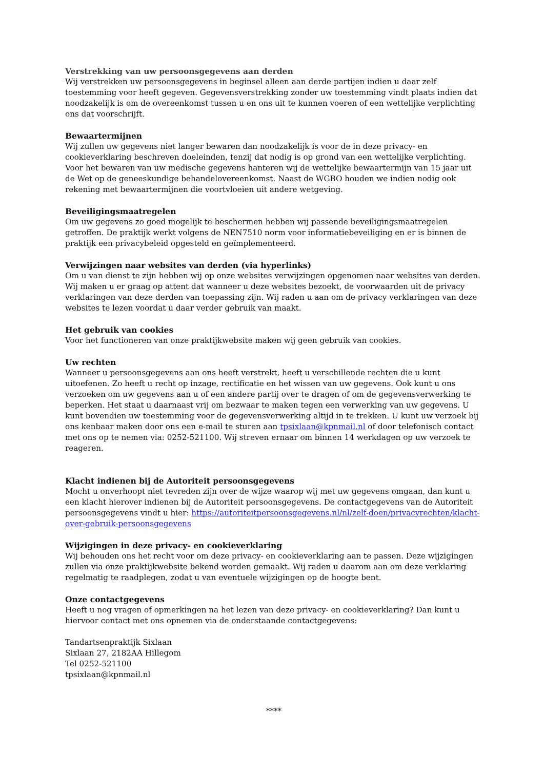Verstrekking van uw persoonsgegevens aan derden
Wij verstrekken uw persoonsgegevens in beginsel alleen aan derde partijen indien u daar zelf toestemming voor heeft gegeven. Gegevensverstrekking zonder uw toestemming vindt plaats indien dat noodzakelijk is om de overeenkomst tussen u en ons uit te kunnen voeren of een wettelijke verplichting ons dat voorschrijft.
Bewaartermijnen
Wij zullen uw gegevens niet langer bewaren dan noodzakelijk is voor de in deze privacy- en cookieverklaring beschreven doeleinden, tenzij dat nodig is op grond van een wettelijke verplichting. Voor het bewaren van uw medische gegevens hanteren wij de wettelijke bewaartermijn van 15 jaar uit de Wet op de geneeskundige behandelovereenkomst. Naast de WGBO houden we indien nodig ook rekening met bewaartermijnen die voortvloeien uit andere wetgeving.
Beveiligingsmaatregelen
Om uw gegevens zo goed mogelijk te beschermen hebben wij passende beveiligingsmaatregelen getroffen. De praktijk werkt volgens de NEN7510 norm voor informatiebeveiliging en er is binnen de praktijk een privacybeleid opgesteld en geïmplementeerd.
Verwijzingen naar websites van derden (via hyperlinks)
Om u van dienst te zijn hebben wij op onze websites verwijzingen opgenomen naar websites van derden. Wij maken u er graag op attent dat wanneer u deze websites bezoekt, de voorwaarden uit de privacy verklaringen van deze derden van toepassing zijn. Wij raden u aan om de privacy verklaringen van deze websites te lezen voordat u daar verder gebruik van maakt.
Het gebruik van cookies
Voor het functioneren van onze praktijkwebsite maken wij geen gebruik van cookies.
Uw rechten
Wanneer u persoonsgegevens aan ons heeft verstrekt, heeft u verschillende rechten die u kunt uitoefenen. Zo heeft u recht op inzage, rectificatie en het wissen van uw gegevens. Ook kunt u ons verzoeken om uw gegevens aan u of een andere partij over te dragen of om de gegevensverwerking te beperken. Het staat u daarnaast vrij om bezwaar te maken tegen een verwerking van uw gegevens. U kunt bovendien uw toestemming voor de gegevensverwerking altijd in te trekken. U kunt uw verzoek bij ons kenbaar maken door ons een e-mail te sturen aan tpsixlaan@kpnmail.nl of door telefonisch contact met ons op te nemen via: 0252-521100. Wij streven ernaar om binnen 14 werkdagen op uw verzoek te reageren.
Klacht indienen bij de Autoriteit persoonsgegevens
Mocht u onverhoopt niet tevreden zijn over de wijze waarop wij met uw gegevens omgaan, dan kunt u een klacht hierover indienen bij de Autoriteit persoonsgegevens. De contactgegevens van de Autoriteit persoonsgegevens vindt u hier: https://autoriteitpersoonsgegevens.nl/nl/zelf-doen/privacyrechten/klacht-over-gebruik-persoonsgegevens
Wijzigingen in deze privacy- en cookieverklaring
Wij behouden ons het recht voor om deze privacy- en cookieverklaring aan te passen. Deze wijzigingen zullen via onze praktijkwebsite bekend worden gemaakt. Wij raden u daarom aan om deze verklaring regelmatig te raadplegen, zodat u van eventuele wijzigingen op de hoogte bent.
Onze contactgegevens
Heeft u nog vragen of opmerkingen na het lezen van deze privacy- en cookieverklaring? Dan kunt u hiervoor contact met ons opnemen via de onderstaande contactgegevens:
Tandartsenpraktijk Sixlaan
Sixlaan 27, 2182AA Hillegom
Tel 0252-521100
tpsixlaan@kpnmail.nl
****